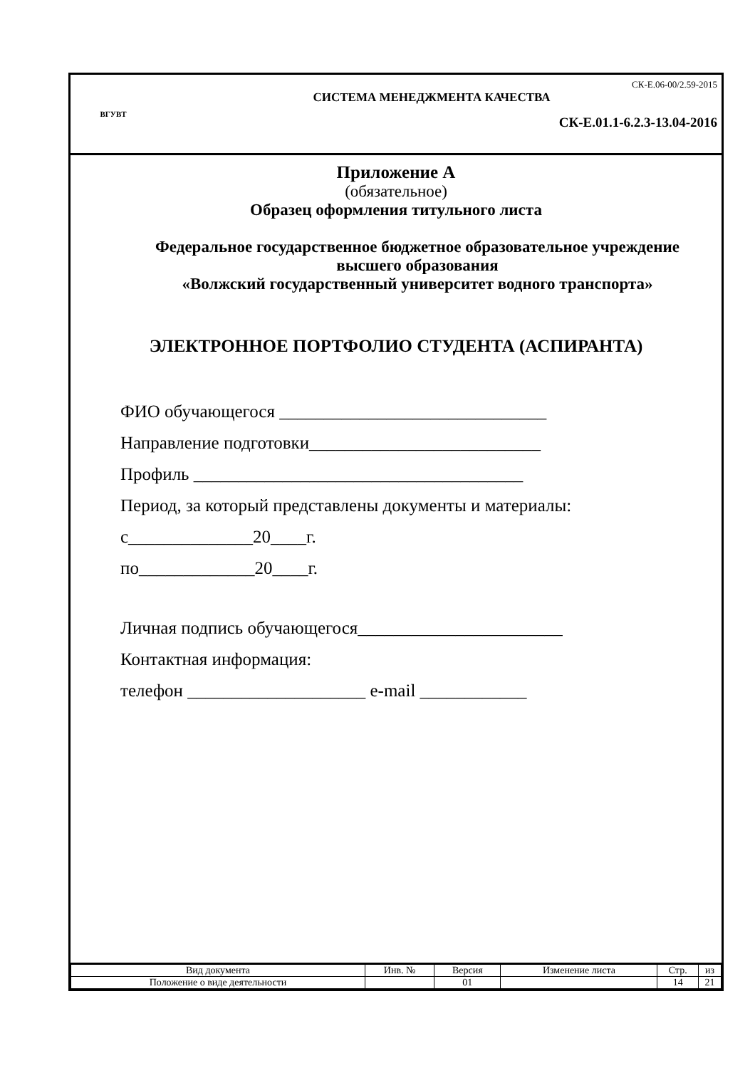ВГУВТ
СК-Е.06-00/2.59-2015
СИСТЕМА МЕНЕДЖМЕНТА КАЧЕСТВА
СК-Е.01.1-6.2.3-13.04-2016
Приложение А
(обязательное)
Образец оформления титульного листа
Федеральное государственное бюджетное образовательное учреждение
высшего образования
«Волжский государственный университет водного транспорта»
ЭЛЕКТРОННОЕ ПОРТФОЛИО СТУДЕНТА (АСПИРАНТА)
ФИО обучающегося ______________________________
Направление подготовки__________________________
Профиль _____________________________________
Период, за который представлены документы и материалы:
с______________20____г.
по_____________20____г.
Личная подпись обучающегося_______________________
Контактная информация:
телефон ____________________ e-mail ____________
| Вид документа | Инв. № | Версия | Изменение листа | Стр. | из |
| --- | --- | --- | --- | --- | --- |
| Положение о виде деятельности | | 01 | | 14 | 21 |